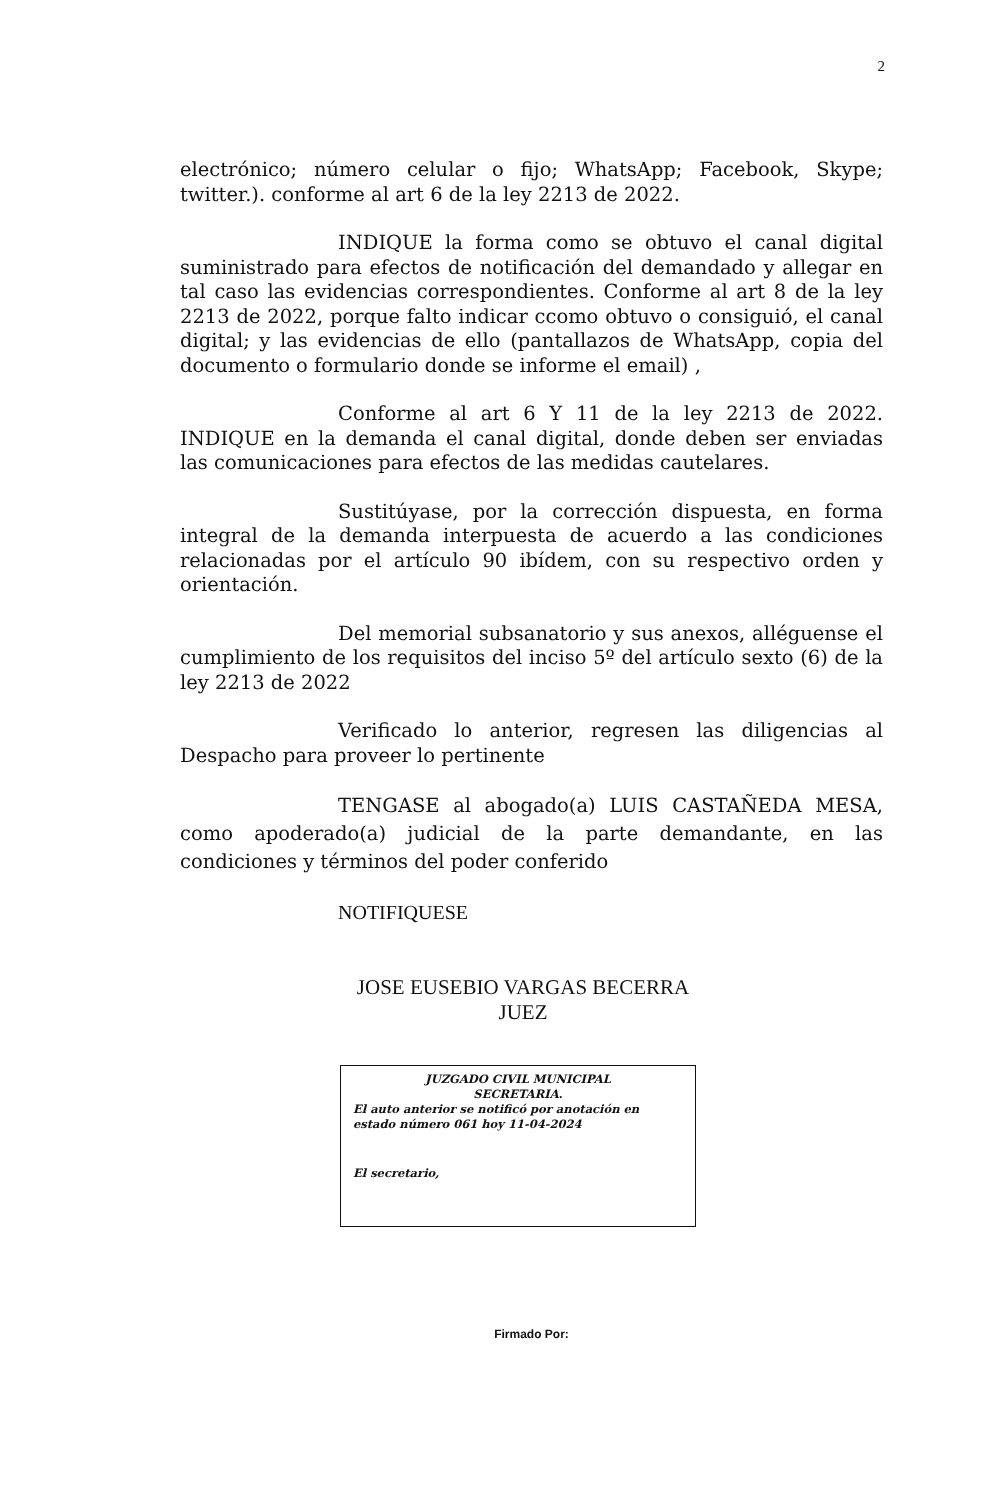2
electrónico; número celular o fijo; WhatsApp; Facebook, Skype; twitter.). conforme al art 6 de la ley 2213 de 2022.
INDIQUE la forma como se obtuvo el canal digital suministrado para efectos de notificación del demandado y allegar en tal caso las evidencias correspondientes. Conforme al art 8 de la ley 2213 de 2022, porque falto indicar ccomo obtuvo o consiguió, el canal digital; y las evidencias de ello (pantallazos de WhatsApp, copia del documento o formulario donde se informe el email) ,
Conforme al art 6 Y 11 de la ley 2213 de 2022. INDIQUE en la demanda el canal digital, donde deben ser enviadas las comunicaciones para efectos de las medidas cautelares.
Sustitúyase, por la corrección dispuesta, en forma integral de la demanda interpuesta de acuerdo a las condiciones relacionadas por el artículo 90 ibídem, con su respectivo orden y orientación.
Del memorial subsanatorio y sus anexos, alléguense el cumplimiento de los requisitos del inciso 5º del artículo sexto (6) de la ley 2213 de 2022
Verificado lo anterior, regresen las diligencias al Despacho para proveer lo pertinente
TENGASE al abogado(a) LUIS CASTAÑEDA MESA, como apoderado(a) judicial de la parte demandante, en las condiciones y términos del poder conferido
NOTIFIQUESE
JOSE EUSEBIO VARGAS BECERRA
JUEZ
JUZGADO CIVIL MUNICIPAL
SECRETARIA.
El auto anterior se notificó por anotación en estado número 061 hoy 11-04-2024
El secretario,
Firmado Por: